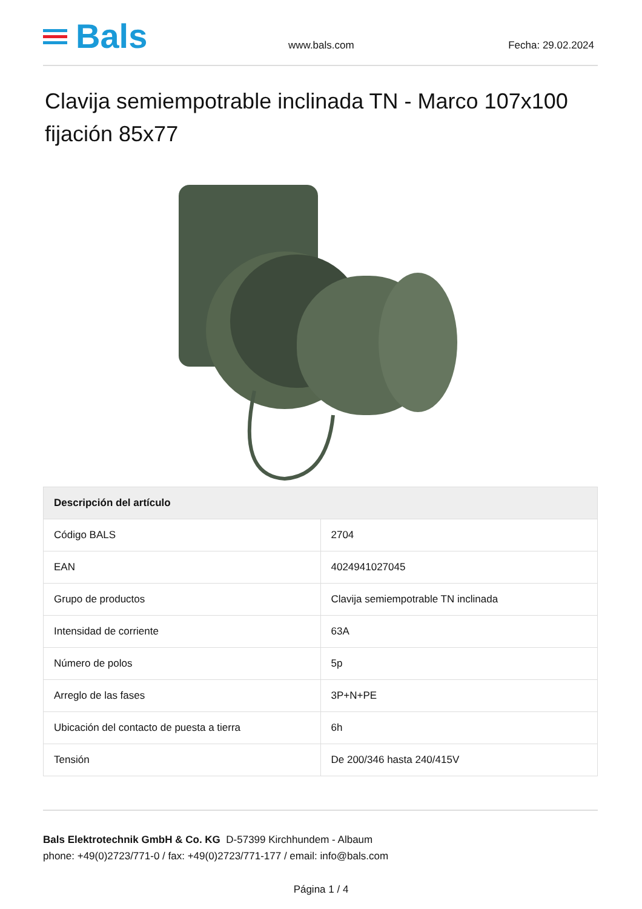Bals
www.bals.com Fecha: 29.02.2024
Clavija semiempotrable inclinada TN - Marco 107x100 fijación 85x77
| Descripción del artículo | |
| --- | --- |
| Código BALS | 2704 |
| EAN | 4024941027045 |
| Grupo de productos | Clavija semiempotrable TN inclinada |
| Intensidad de corriente | 63A |
| Número de polos | 5p |
| Arreglo de las fases | 3P+N+PE |
| Ubicación del contacto de puesta a tierra | 6h |
| Tensión | De 200/346 hasta 240/415V |
Bals Elektrotechnik GmbH & Co. KG D-57399 Kirchhundem - Albaum
phone: +49(0)2723/771-0 / fax: +49(0)2723/771-177 / email: info@bals.com
Página 1 / 4